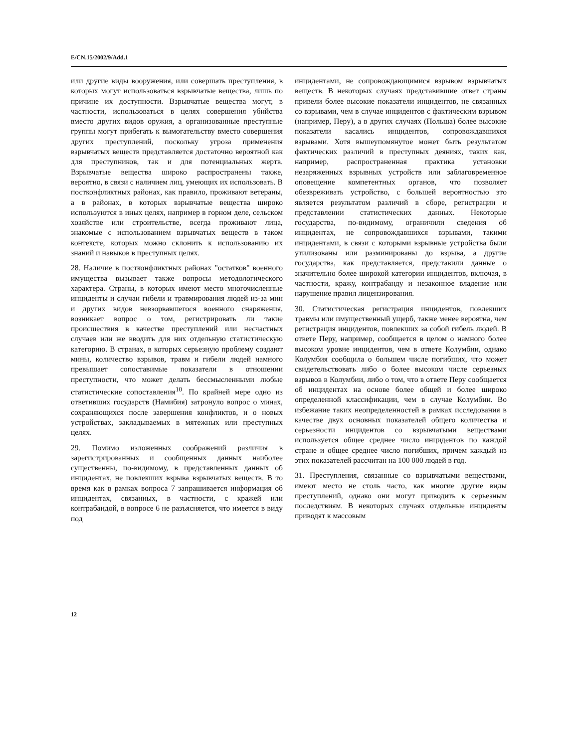E/CN.15/2002/9/Add.1
или другие виды вооружения, или совершать преступления, в которых могут использоваться взрывчатые вещества, лишь по причине их доступности. Взрывчатые вещества могут, в частности, использоваться в целях совершения убийства вместо других видов оружия, а организованные преступные группы могут прибегать к вымогательству вместо совершения других преступлений, поскольку угроза применения взрывчатых веществ представляется достаточно вероятной как для преступников, так и для потенциальных жертв. Взрывчатые вещества широко распространены также, вероятно, в связи с наличием лиц, умеющих их использовать. В постконфликтных районах, как правило, проживают ветераны, а в районах, в которых взрывчатые вещества широко используются в иных целях, например в горном деле, сельском хозяйстве или строительстве, всегда проживают лица, знакомые с использованием взрывчатых веществ в таком контексте, которых можно склонить к использованию их знаний и навыков в преступных целях.
28. Наличие в постконфликтных районах "остатков" военного имущества вызывает также вопросы методологического характера. Страны, в которых имеют место многочисленные инциденты и случаи гибели и травмирования людей из-за мин и других видов невзорвавшегося военного снаряжения, возникает вопрос о том, регистрировать ли такие происшествия в качестве преступлений или несчастных случаев или же вводить для них отдельную статистическую категорию. В странах, в которых серьезную проблему создают мины, количество взрывов, травм и гибели людей намного превышает сопоставимые показатели в отношении преступности, что может делать бессмысленными любые статистические сопоставления<sup>10</sup>. По крайней мере одно из ответивших государств (Намибия) затронуло вопрос о минах, сохраняющихся после завершения конфликтов, и о новых устройствах, закладываемых в мятежных или преступных целях.
29. Помимо изложенных соображений различия в зарегистрированных и сообщенных данных наиболее существенны, по-видимому, в представленных данных об инцидентах, не повлекших взрыва взрывчатых веществ. В то время как в рамках вопроса 7 запрашивается информация об инцидентах, связанных, в частности, с кражей или контрабандой, в вопросе 6 не разъясняется, что имеется в виду под
инцидентами, не сопровождающимися взрывом взрывчатых веществ. В некоторых случаях представившие ответ страны привели более высокие показатели инцидентов, не связанных со взрывами, чем в случае инцидентов с фактическим взрывом (например, Перу), а в других случаях (Польша) более высокие показатели касались инцидентов, сопровождавшихся взрывами. Хотя вышеупомянутое может быть результатом фактических различий в преступных деяниях, таких как, например, распространенная практика установки незаряженных взрывных устройств или заблаговременное оповещение компетентных органов, что позволяет обезвреживать устройство, с большей вероятностью это является результатом различий в сборе, регистрации и представлении статистических данных. Некоторые государства, по-видимому, ограничили сведения об инцидентах, не сопровождавшихся взрывами, такими инцидентами, в связи с которыми взрывные устройства были утилизованы или разминированы до взрыва, а другие государства, как представляется, представили данные о значительно более широкой категории инцидентов, включая, в частности, кражу, контрабанду и незаконное владение или нарушение правил лицензирования.
30. Статистическая регистрация инцидентов, повлекших травмы или имущественный ущерб, также менее вероятна, чем регистрация инцидентов, повлекших за собой гибель людей. В ответе Перу, например, сообщается в целом о намного более высоком уровне инцидентов, чем в ответе Колумбии, однако Колумбия сообщила о большем числе погибших, что может свидетельствовать либо о более высоком числе серьезных взрывов в Колумбии, либо о том, что в ответе Перу сообщается об инцидентах на основе более общей и более широко определенной классификации, чем в случае Колумбии. Во избежание таких неопределенностей в рамках исследования в качестве двух основных показателей общего количества и серьезности инцидентов со взрывчатыми веществами используется общее среднее число инцидентов по каждой стране и общее среднее число погибших, причем каждый из этих показателей рассчитан на 100 000 людей в год.
31. Преступления, связанные со взрывчатыми веществами, имеют место не столь часто, как многие другие виды преступлений, однако они могут приводить к серьезным последствиям. В некоторых случаях отдельные инциденты приводят к массовым
12